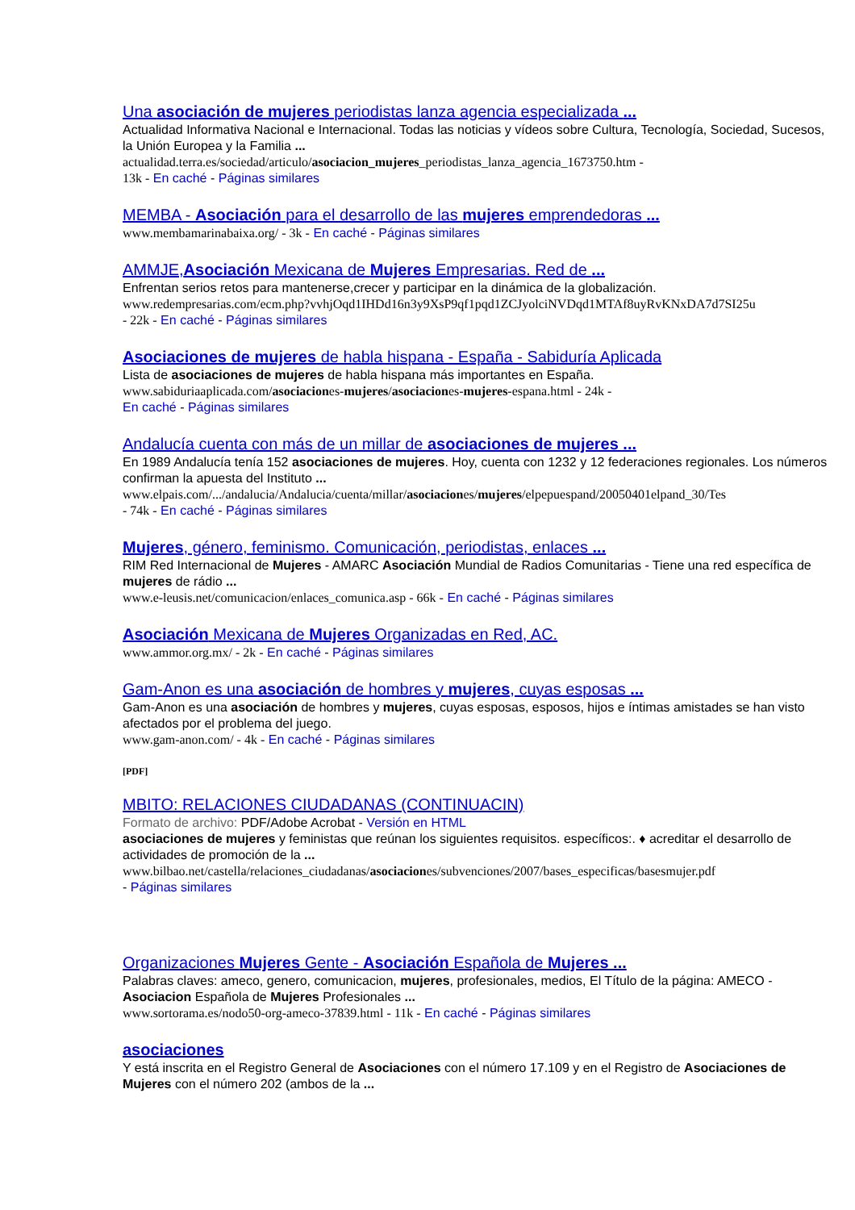Una asociación de mujeres periodistas lanza agencia especializada ...
Actualidad Informativa Nacional e Internacional. Todas las noticias y vídeos sobre Cultura, Tecnología, Sociedad, Sucesos, la Unión Europea y la Familia ...
actualidad.terra.es/sociedad/articulo/asociacion_mujeres_periodistas_lanza_agencia_1673750.htm -
13k - En caché - Páginas similares
MEMBA - Asociación para el desarrollo de las mujeres emprendedoras ...
www.membamarinabaixa.org/ - 3k - En caché - Páginas similares
AMMJE,Asociación Mexicana de Mujeres Empresarias. Red de ...
Enfrentan serios retos para mantenerse,crecer y participar en la dinámica de la globalización.
www.redempresarias.com/ecm.php?vvhjOqd1IHDd16n3y9XsP9qf1pqd1ZCJyolciNVDqd1MTAf8uyRvKNxDA7d7SI25u
- 22k - En caché - Páginas similares
Asociaciones de mujeres de habla hispana - España - Sabiduría Aplicada
Lista de asociaciones de mujeres de habla hispana más importantes en España.
www.sabiduriaaplicada.com/asociaciones-mujeres/asociaciones-mujeres-espana.html - 24k -
En caché - Páginas similares
Andalucía cuenta con más de un millar de asociaciones de mujeres ...
En 1989 Andalucía tenía 152 asociaciones de mujeres. Hoy, cuenta con 1232 y 12 federaciones regionales. Los números confirman la apuesta del Instituto ...
www.elpais.com/.../andalucia/Andalucia/cuenta/millar/asociaciones/mujeres/elpepuespand/20050401elpand_30/Tes
- 74k - En caché - Páginas similares
Mujeres, género, feminismo. Comunicación, periodistas, enlaces ...
RIM Red Internacional de Mujeres - AMARC Asociación Mundial de Radios Comunitarias - Tiene una red específica de mujeres de rádio ...
www.e-leusis.net/comunicacion/enlaces_comunica.asp - 66k - En caché - Páginas similares
Asociación Mexicana de Mujeres Organizadas en Red, AC.
www.ammor.org.mx/ - 2k - En caché - Páginas similares
Gam-Anon es una asociación de hombres y mujeres, cuyas esposas ...
Gam-Anon es una asociación de hombres y mujeres, cuyas esposas, esposos, hijos e íntimas amistades se han visto afectados por el problema del juego.
www.gam-anon.com/ - 4k - En caché - Páginas similares
[PDF]
MBITO: RELACIONES CIUDADANAS (CONTINUACIN)
Formato de archivo: PDF/Adobe Acrobat - Versión en HTML
asociaciones de mujeres y feministas que reúnan los siguientes requisitos. específicos:. ♦ acreditar el desarrollo de actividades de promoción de la ...
www.bilbao.net/castella/relaciones_ciudadanas/asociaciones/subvenciones/2007/bases_especificas/basesmujer.pdf
- Páginas similares
Organizaciones Mujeres Gente - Asociación Española de Mujeres ...
Palabras claves: ameco, genero, comunicacion, mujeres, profesionales, medios, El Título de la página: AMECO - Asociacion Española de Mujeres Profesionales ...
www.sortorama.es/nodo50-org-ameco-37839.html - 11k - En caché - Páginas similares
asociaciones
Y está inscrita en el Registro General de Asociaciones con el número 17.109 y en el Registro de Asociaciones de Mujeres con el número 202 (ambos de la ...